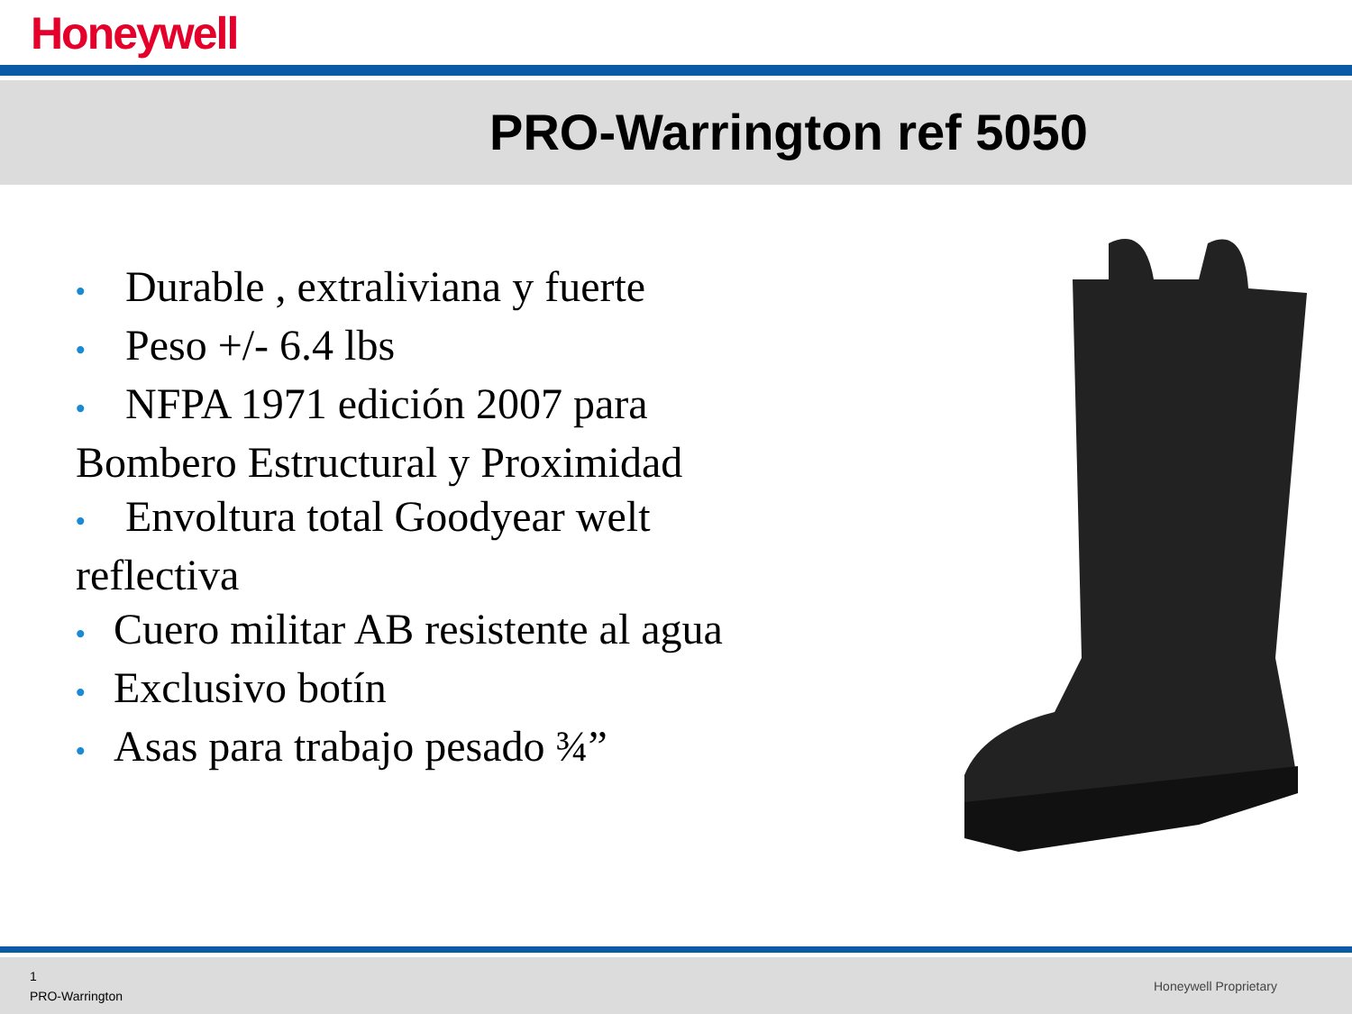Honeywell
PRO-Warrington ref 5050
• Durable , extraliviana y fuerte
• Peso +/- 6.4 lbs
• NFPA 1971 edición 2007 para Bombero Estructural y Proximidad
• Envoltura total Goodyear welt reflectiva
• Cuero militar AB resistente al agua
• Exclusivo botín
• Asas para trabajo pesado ¾”
1
PRO-Warrington
Honeywell Proprietary